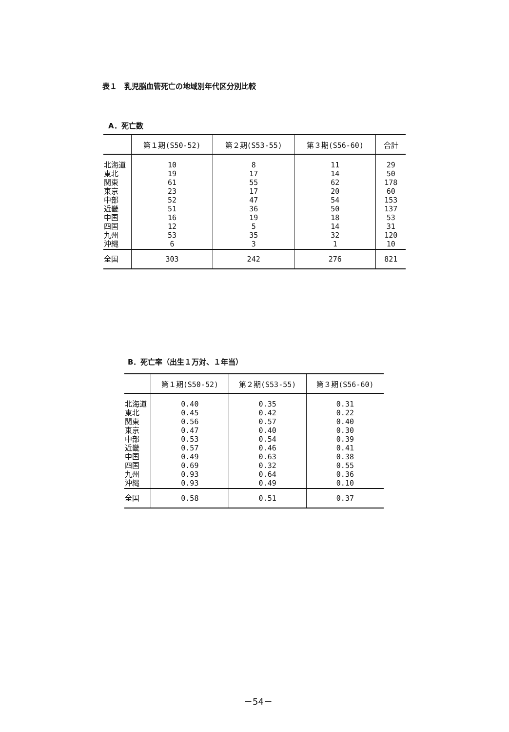表１　乳児脳血管死亡の地域別年代区分別比較
A．死亡数
| | 第１期(S50-52) | 第２期(S53-55) | 第３期(S56-60) | 合計 |
| --- | --- | --- | --- | --- |
| 北海道 東北 関東 東京 中部 近畿 中国 四国 九州 沖縄 | 10 19 61 23 52 51 16 12 53 6 | 8 17 55 17 47 36 19 5 35 3 | 11 14 62 20 54 50 18 14 32 1 | 29 50 178 60 153 137 53 31 120 10 |
| 全国 | 303 | 242 | 276 | 821 |
B．死亡率（出生１万対、１年当）
| | 第１期(S50-52) | 第２期(S53-55) | 第３期(S56-60) |
| --- | --- | --- | --- |
| 北海道 東北 関東 東京 中部 近畿 中国 四国 九州 沖縄 | 0.40 0.45 0.56 0.47 0.53 0.57 0.49 0.69 0.93 0.93 | 0.35 0.42 0.57 0.40 0.54 0.46 0.63 0.32 0.64 0.49 | 0.31 0.22 0.40 0.30 0.39 0.41 0.38 0.55 0.36 0.10 |
| 全国 | 0.58 | 0.51 | 0.37 |
－54－